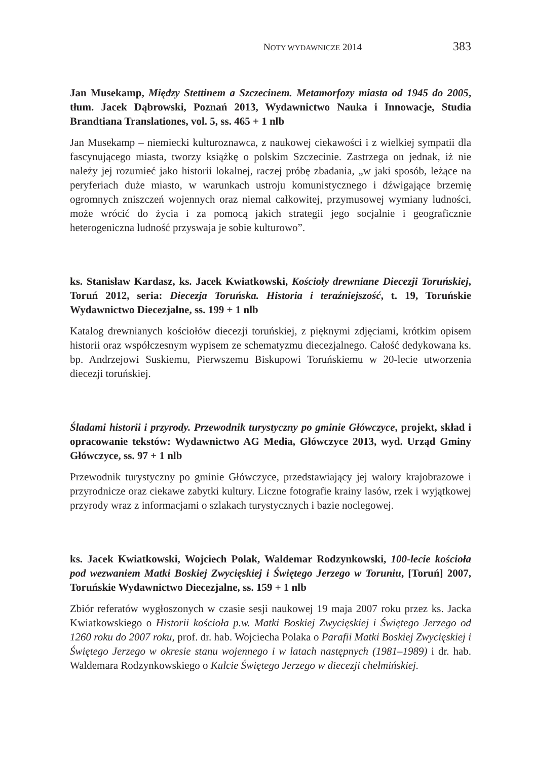NOTY WYDAWNICZE 2014 383
Jan Musekamp, Między Stettinem a Szczecinem. Metamorfozy miasta od 1945 do 2005, tłum. Jacek Dąbrowski, Poznań 2013, Wydawnictwo Nauka i Innowacje, Studia Brandtiana Translationes, vol. 5, ss. 465 + 1 nlb
Jan Musekamp – niemiecki kulturoznawca, z naukowej ciekawości i z wielkiej sympatii dla fascynującego miasta, tworzy książkę o polskim Szczecinie. Zastrzega on jednak, iż nie należy jej rozumieć jako historii lokalnej, raczej próbę zbadania, „w jaki sposób, leżące na peryferiach duże miasto, w warunkach ustroju komunistycznego i dźwigające brzemię ogromnych zniszczeń wojennych oraz niemal całkowitej, przymusowej wymiany ludności, może wrócić do życia i za pomocą jakich strategii jego socjalnie i geograficznie heterogeniczna ludność przyswaja je sobie kulturowo”.
ks. Stanisław Kardasz, ks. Jacek Kwiatkowski, Kościoły drewniane Diecezji Toruńskiej, Toruń 2012, seria: Diecezja Toruńska. Historia i teraźniejszość, t. 19, Toruńskie Wydawnictwo Diecezjalne, ss. 199 + 1 nlb
Katalog drewnianych kościołów diecezji toruńskiej, z pięknymi zdjęciami, krótkim opisem historii oraz współczesnym wypisem ze schematyzmu diecezjalnego. Całość dedykowana ks. bp. Andrzejowi Suskiemu, Pierwszemu Biskupowi Toruńskiemu w 20-lecie utworzenia diecezji toruńskiej.
Śladami historii i przyrody. Przewodnik turystyczny po gminie Główczyce, projekt, skład i opracowanie tekstów: Wydawnictwo AG Media, Główczyce 2013, wyd. Urząd Gminy Główczyce, ss. 97 + 1 nlb
Przewodnik turystyczny po gminie Główczyce, przedstawiający jej walory krajobrazowe i przyrodnicze oraz ciekawe zabytki kultury. Liczne fotografie krainy lasów, rzek i wyjątkowej przyrody wraz z informacjami o szlakach turystycznych i bazie noclegowej.
ks. Jacek Kwiatkowski, Wojciech Polak, Waldemar Rodzynkowski, 100-lecie kościoła pod wezwaniem Matki Boskiej Zwycięskiej i Świętego Jerzego w Toruniu, [Toruń] 2007, Toruńskie Wydawnictwo Diecezjalne, ss. 159 + 1 nlb
Zbiór referatów wygłoszonych w czasie sesji naukowej 19 maja 2007 roku przez ks. Jacka Kwiatkowskiego o Historii kościoła p.w. Matki Boskiej Zwycięskiej i Świętego Jerzego od 1260 roku do 2007 roku, prof. dr. hab. Wojciecha Polaka o Parafii Matki Boskiej Zwycięskiej i Świętego Jerzego w okresie stanu wojennego i w latach następnych (1981–1989) i dr. hab. Waldemara Rodzynkowskiego o Kulcie Świętego Jerzego w diecezji chełmińskiej.